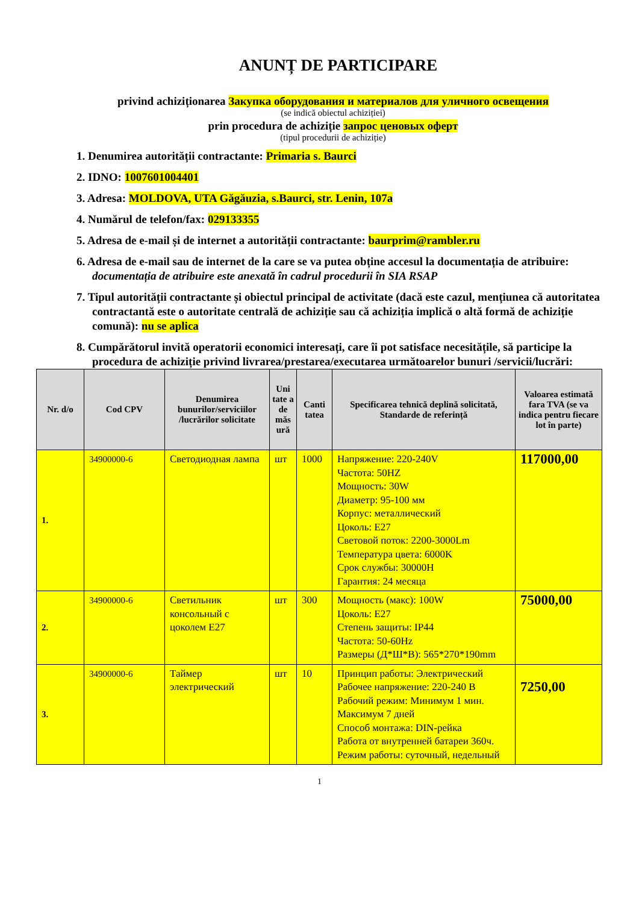ANUNȚ DE PARTICIPARE
privind achiziționarea Закупка оборудования и материалов для уличного освещения
(se indică obiectul achiziției)
prin procedura de achiziție запрос ценовых оферт
(tipul procedurii de achiziție)
1. Denumirea autorității contractante: Primaria s. Baurci
2. IDNO: 1007601004401
3. Adresa: MOLDOVA, UTA Găgăuzia, s.Baurci, str. Lenin, 107a
4. Numărul de telefon/fax: 029133355
5. Adresa de e-mail și de internet a autorității contractante: baurprim@rambler.ru
6. Adresa de e-mail sau de internet de la care se va putea obține accesul la documentația de atribuire: documentația de atribuire este anexată în cadrul procedurii în SIA RSAP
7. Tipul autorității contractante și obiectul principal de activitate (dacă este cazul, mențiunea că autoritatea contractantă este o autoritate centrală de achiziție sau că achiziția implică o altă formă de achiziție comună): nu se aplica
8. Cumpărătorul invită operatorii economici interesați, care îi pot satisface necesitățile, să participe la procedura de achiziție privind livrarea/prestarea/executarea următoarelor bunuri /servicii/lucrări:
| Nr. d/o | Cod CPV | Denumirea bunurilor/serviciilor /lucrărilor solicitate | Uni tate a de măs ură | Canti tatea | Specificarea tehnică deplină solicitată, Standarde de referință | Valoarea estimată fara TVA (se va indica pentru fiecare lot în parte) |
| --- | --- | --- | --- | --- | --- | --- |
| 1. | 34900000-6 | Светодиодная лампа | шт | 1000 | Напряжение: 220-240V Частота: 50HZ Мощность: 30W Диаметр: 95-100 мм Корпус: металлический Цоколь: E27 Световой поток: 2200-3000Lm Температура цвета: 6000K Срок службы: 30000H Гарантия: 24 месяца | 117000,00 |
| 2. | 34900000-6 | Светильник консольный с цоколем E27 | шт | 300 | Мощность (макс): 100W Цоколь: E27 Степень защиты: IP44 Частота: 50-60Hz Размеры (Д*Ш*В): 565*270*190mm | 75000,00 |
| 3. | 34900000-6 | Таймер электрический | шт | 10 | Принцип работы: Электрический Рабочее напряжение: 220-240 В Рабочий режим: Минимум 1 мин. Максимум 7 дней Способ монтажа: DIN-рейка Работа от внутренней батареи 360ч. Режим работы: суточный, недельный | 7250,00 |
1